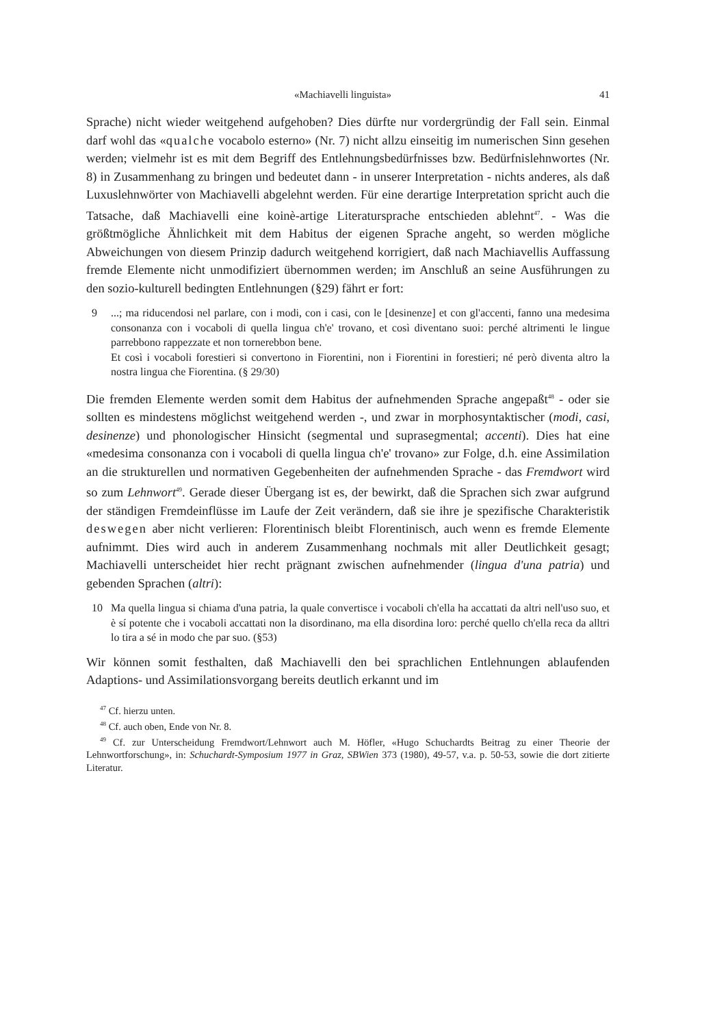«Machiavelli linguista» 41
Sprache) nicht wieder weitgehend aufgehoben? Dies dürfte nur vordergründig der Fall sein. Einmal darf wohl das «qualche vocabolo esterno» (Nr. 7) nicht allzu einseitig im numerischen Sinn gesehen werden; vielmehr ist es mit dem Begriff des Entlehnungsbedürfnisses bzw. Bedürfnislehnwortes (Nr. 8) in Zusammenhang zu bringen und bedeutet dann - in unserer Interpretation - nichts anderes, als daß Luxuslehnwörter von Machiavelli abgelehnt werden. Für eine derartige Interpretation spricht auch die Tatsache, daß Machiavelli eine koinè-artige Literatursprache entschieden ablehnt<sup>47</sup>. - Was die größtmögliche Ähnlichkeit mit dem Habitus der eigenen Sprache angeht, so werden mögliche Abweichungen von diesem Prinzip dadurch weitgehend korrigiert, daß nach Machiavellis Auffassung fremde Elemente nicht unmodifiziert übernommen werden; im Anschluß an seine Ausführungen zu den sozio-kulturell bedingten Entlehnungen (§29) fährt er fort:
9
...; ma riducendosi nel parlare, con i modi, con i casi, con le [desinenze] et con gl'accenti, fanno una medesima consonanza con i vocaboli di quella lingua ch'e' trovano, et così diventano suoi: perché altrimenti le lingue parrebbono rappezzate et non tornerebbon bene.
Et così i vocaboli forestieri si convertono in Fiorentini, non i Fiorentini in forestieri; né però diventa altro la nostra lingua che Fiorentina. (§ 29/30)
Die fremden Elemente werden somit dem Habitus der aufnehmenden Sprache angepaßt<sup>48</sup> - oder sie sollten es mindestens möglichst weitgehend werden -, und zwar in morphosyntaktischer (modi, casi, desinenze) und phonologischer Hinsicht (segmental und suprasegmental; accenti). Dies hat eine «medesima consonanza con i vocaboli di quella lingua ch'e' trovano» zur Folge, d.h. eine Assimilation an die strukturellen und normativen Gegebenheiten der aufnehmenden Sprache - das Fremdwort wird so zum Lehnwort<sup>49</sup>. Gerade dieser Übergang ist es, der bewirkt, daß die Sprachen sich zwar aufgrund der ständigen Fremdeinflüsse im Laufe der Zeit verändern, daß sie ihre je spezifische Charakteristik deswegen aber nicht verlieren: Florentinisch bleibt Florentinisch, auch wenn es fremde Elemente aufnimmt. Dies wird auch in anderem Zusammenhang nochmals mit aller Deutlichkeit gesagt; Machiavelli unterscheidet hier recht prägnant zwischen aufnehmender (lingua d'una patria) und gebenden Sprachen (altri):
10
Ma quella lingua si chiama d'una patria, la quale convertisce i vocaboli ch'ella ha accattati da altri nell'uso suo, et è sí potente che i vocaboli accattati non la disordinano, ma ella disordina loro: perché quello ch'ella reca da alltri lo tira a sé in modo che par suo. (§53)
Wir können somit festhalten, daß Machiavelli den bei sprachlichen Entlehnungen ablaufenden Adaptions- und Assimilationsvorgang bereits deutlich erkannt und im
<sup>47</sup> Cf. hierzu unten.
<sup>48</sup> Cf. auch oben, Ende von Nr. 8.
<sup>49</sup> Cf. zur Unterscheidung Fremdwort/Lehnwort auch M. Höfler, «Hugo Schuchardts Beitrag zu einer Theorie der Lehnwortforschung», in: Schuchardt-Symposium 1977 in Graz, SBWien 373 (1980), 49-57, v.a. p. 50-53, sowie die dort zitierte Literatur.